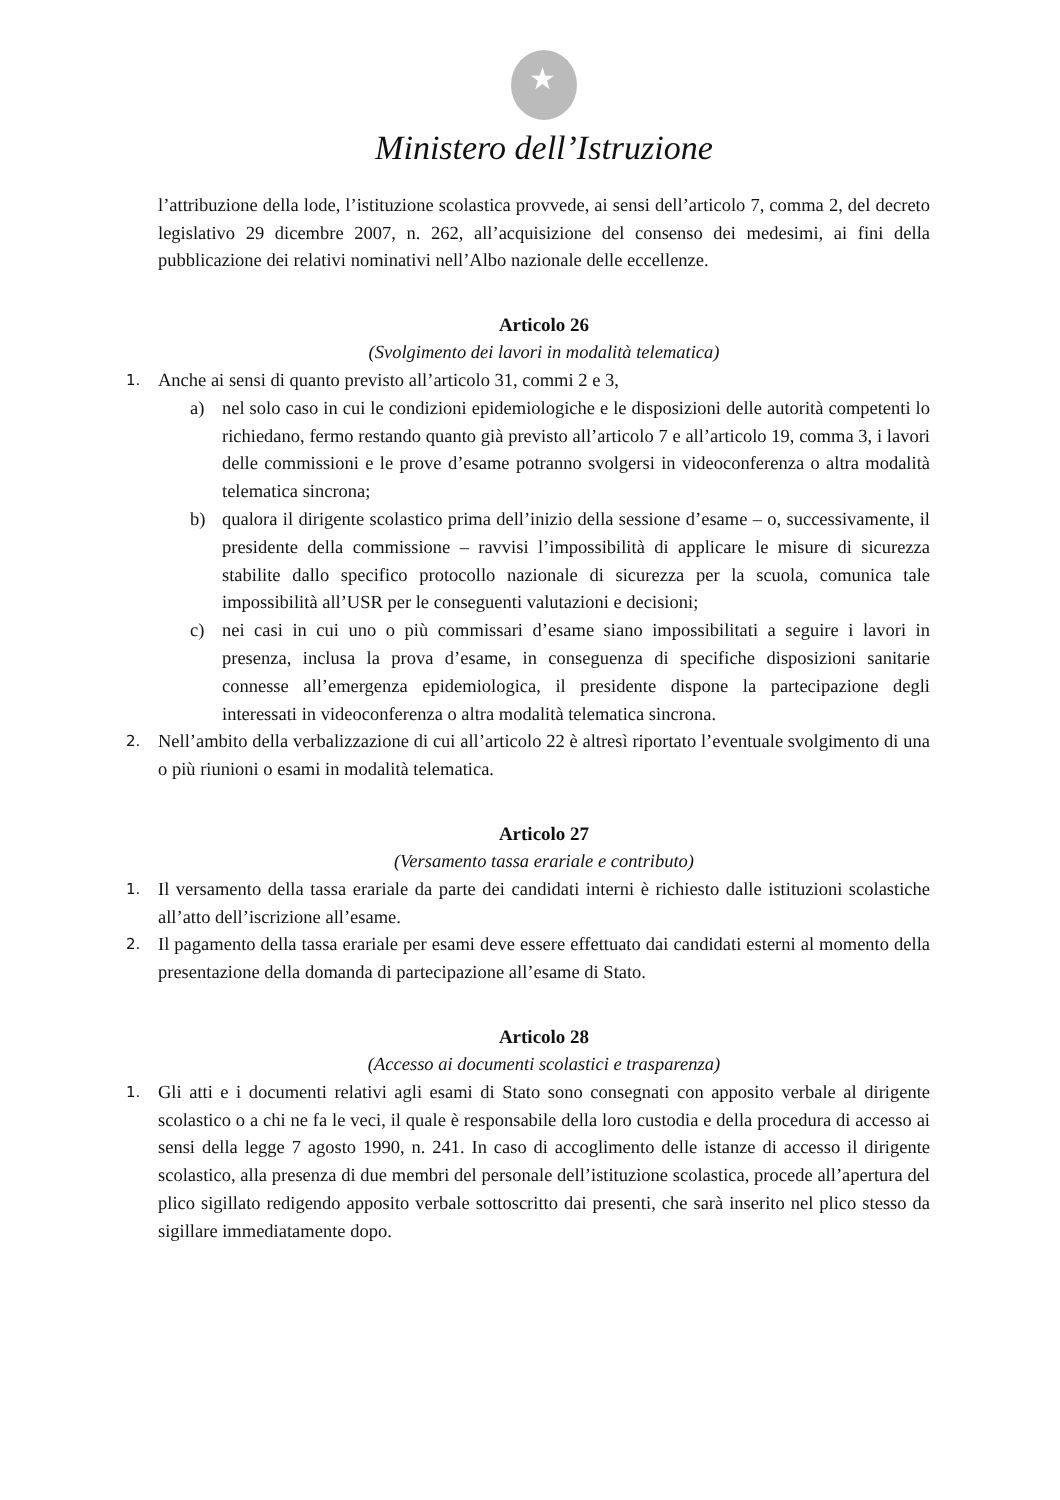★
Ministero dell’Istruzione
l’attribuzione della lode, l’istituzione scolastica provvede, ai sensi dell’articolo 7, comma 2, del decreto legislativo 29 dicembre 2007, n. 262, all’acquisizione del consenso dei medesimi, ai fini della pubblicazione dei relativi nominativi nell’Albo nazionale delle eccellenze.
Articolo 26
(Svolgimento dei lavori in modalità telematica)
1.
Anche ai sensi di quanto previsto all’articolo 31, commi 2 e 3,
a) nel solo caso in cui le condizioni epidemiologiche e le disposizioni delle autorità competenti lo richiedano, fermo restando quanto già previsto all’articolo 7 e all’articolo 19, comma 3, i lavori delle commissioni e le prove d’esame potranno svolgersi in videoconferenza o altra modalità telematica sincrona;
b) qualora il dirigente scolastico prima dell’inizio della sessione d’esame – o, successivamente, il presidente della commissione – ravvisi l’impossibilità di applicare le misure di sicurezza stabilite dallo specifico protocollo nazionale di sicurezza per la scuola, comunica tale impossibilità all’USR per le conseguenti valutazioni e decisioni;
c) nei casi in cui uno o più commissari d’esame siano impossibilitati a seguire i lavori in presenza, inclusa la prova d’esame, in conseguenza di specifiche disposizioni sanitarie connesse all’emergenza epidemiologica, il presidente dispone la partecipazione degli interessati in videoconferenza o altra modalità telematica sincrona.
2.
Nell’ambito della verbalizzazione di cui all’articolo 22 è altresì riportato l’eventuale svolgimento di una o più riunioni o esami in modalità telematica.
Articolo 27
(Versamento tassa erariale e contributo)
1.
Il versamento della tassa erariale da parte dei candidati interni è richiesto dalle istituzioni scolastiche all’atto dell’iscrizione all’esame.
2.
Il pagamento della tassa erariale per esami deve essere effettuato dai candidati esterni al momento della presentazione della domanda di partecipazione all’esame di Stato.
Articolo 28
(Accesso ai documenti scolastici e trasparenza)
1.
Gli atti e i documenti relativi agli esami di Stato sono consegnati con apposito verbale al dirigente scolastico o a chi ne fa le veci, il quale è responsabile della loro custodia e della procedura di accesso ai sensi della legge 7 agosto 1990, n. 241. In caso di accoglimento delle istanze di accesso il dirigente scolastico, alla presenza di due membri del personale dell’istituzione scolastica, procede all’apertura del plico sigillato redigendo apposito verbale sottoscritto dai presenti, che sarà inserito nel plico stesso da sigillare immediatamente dopo.